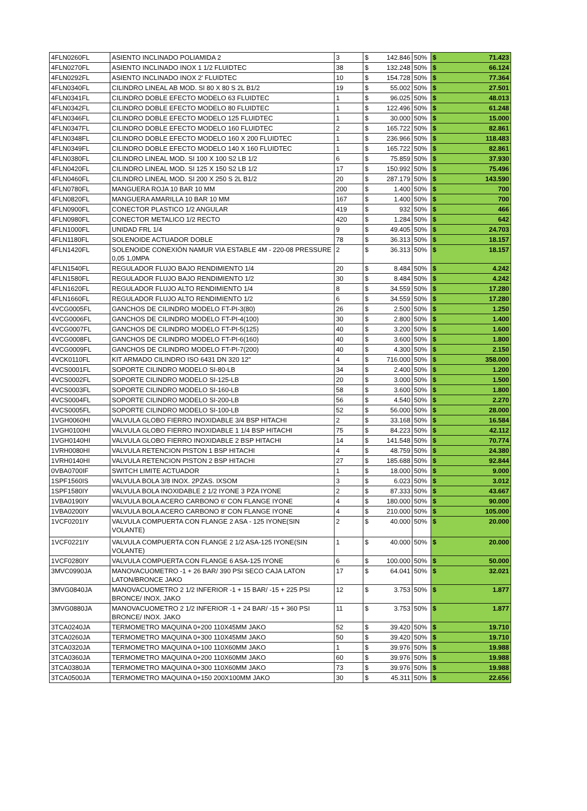| 4FLN0260FL | ASIENTO INCLINADO POLIAMIDA 2 | 3 | $ | 142.846 | 50% | $ | 71.423 |
| 4FLN0270FL | ASIENTO INCLINADO INOX 1 1/2 FLUIDTEC | 38 | $ | 132.248 | 50% | $ | 66.124 |
| 4FLN0292FL | ASIENTO INCLINADO INOX 2' FLUIDTEC | 10 | $ | 154.728 | 50% | $ | 77.364 |
| 4FLN0340FL | CILINDRO LINEAL AB MOD. SI 80 X 80 S 2L B1/2 | 19 | $ | 55.002 | 50% | $ | 27.501 |
| 4FLN0341FL | CILINDRO DOBLE EFECTO MODELO 63 FLUIDTEC | 1 | $ | 96.025 | 50% | $ | 48.013 |
| 4FLN0342FL | CILINDRO DOBLE EFECTO MODELO 80 FLUIDTEC | 1 | $ | 122.496 | 50% | $ | 61.248 |
| 4FLN0346FL | CILINDRO DOBLE EFECTO MODELO 125 FLUIDTEC | 1 | $ | 30.000 | 50% | $ | 15.000 |
| 4FLN0347FL | CILINDRO DOBLE EFECTO MODELO 160 FLUIDTEC | 2 | $ | 165.722 | 50% | $ | 82.861 |
| 4FLN0348FL | CILINDRO DOBLE EFECTO MODELO 160 X 200 FLUIDTEC | 1 | $ | 236.966 | 50% | $ | 118.483 |
| 4FLN0349FL | CILINDRO DOBLE EFECTO MODELO 140 X 160 FLUIDTEC | 1 | $ | 165.722 | 50% | $ | 82.861 |
| 4FLN0380FL | CILINDRO LINEAL MOD. SI 100 X 100 S2 LB 1/2 | 6 | $ | 75.859 | 50% | $ | 37.930 |
| 4FLN0420FL | CILINDRO LINEAL MOD. SI 125 X 150 S2 LB 1/2 | 17 | $ | 150.992 | 50% | $ | 75.496 |
| 4FLN0460FL | CILINDRO LINEAL MOD. SI 200 X 250 S 2L B1/2 | 20 | $ | 287.179 | 50% | $ | 143.590 |
| 4FLN0780FL | MANGUERA ROJA 10 BAR 10 MM | 200 | $ | 1.400 | 50% | $ | 700 |
| 4FLN0820FL | MANGUERA AMARILLA 10 BAR 10 MM | 167 | $ | 1.400 | 50% | $ | 700 |
| 4FLN0900FL | CONECTOR PLASTICO 1/2 ANGULAR | 419 | $ | 932 | 50% | $ | 466 |
| 4FLN0980FL | CONECTOR METALICO 1/2 RECTO | 420 | $ | 1.284 | 50% | $ | 642 |
| 4FLN1000FL | UNIDAD FRL 1/4 | 9 | $ | 49.405 | 50% | $ | 24.703 |
| 4FLN1180FL | SOLENOIDE ACTUADOR DOBLE | 78 | $ | 36.313 | 50% | $ | 18.157 |
| 4FLN1420FL | SOLENOIDE CONEXIÓN NAMUR VIA ESTABLE 4M - 220-08 PRESSURE 0,05 1,0MPA | 2 | $ | 36.313 | 50% | $ | 18.157 |
| 4FLN1540FL | REGULADOR FLUJO BAJO RENDIMIENTO 1/4 | 20 | $ | 8.484 | 50% | $ | 4.242 |
| 4FLN1580FL | REGULADOR FLUJO BAJO RENDIMIENTO 1/2 | 30 | $ | 8.484 | 50% | $ | 4.242 |
| 4FLN1620FL | REGULADOR FLUJO ALTO RENDIMIENTO 1/4 | 8 | $ | 34.559 | 50% | $ | 17.280 |
| 4FLN1660FL | REGULADOR FLUJO ALTO RENDIMIENTO 1/2 | 6 | $ | 34.559 | 50% | $ | 17.280 |
| 4VCG0005FL | GANCHOS DE CILINDRO MODELO FT-PI-3(80) | 26 | $ | 2.500 | 50% | $ | 1.250 |
| 4VCG0006FL | GANCHOS DE CILINDRO MODELO FT-PI-4(100) | 30 | $ | 2.800 | 50% | $ | 1.400 |
| 4VCG0007FL | GANCHOS DE CILINDRO MODELO FT-PI-5(125) | 40 | $ | 3.200 | 50% | $ | 1.600 |
| 4VCG0008FL | GANCHOS DE CILINDRO MODELO FT-PI-6(160) | 40 | $ | 3.600 | 50% | $ | 1.800 |
| 4VCG0009FL | GANCHOS DE CILINDRO MODELO FT-PI-7(200) | 40 | $ | 4.300 | 50% | $ | 2.150 |
| 4VCK0110FL | KIT ARMADO CILINDRO ISO 6431 DN 320 12" | 4 | $ | 716.000 | 50% | $ | 358.000 |
| 4VCS0001FL | SOPORTE CILINDRO MODELO SI-80-LB | 34 | $ | 2.400 | 50% | $ | 1.200 |
| 4VCS0002FL | SOPORTE CILINDRO MODELO SI-125-LB | 20 | $ | 3.000 | 50% | $ | 1.500 |
| 4VCS0003FL | SOPORTE CILINDRO MODELO SI-160-LB | 58 | $ | 3.600 | 50% | $ | 1.800 |
| 4VCS0004FL | SOPORTE CILINDRO MODELO SI-200-LB | 56 | $ | 4.540 | 50% | $ | 2.270 |
| 4VCS0005FL | SOPORTE CILINDRO MODELO SI-100-LB | 52 | $ | 56.000 | 50% | $ | 28.000 |
| 1VGH0060HI | VALVULA GLOBO FIERRO INOXIDABLE 3/4 BSP HITACHI | 2 | $ | 33.168 | 50% | $ | 16.584 |
| 1VGH0100HI | VALVULA GLOBO FIERRO INOXIDABLE 1 1/4 BSP HITACHI | 75 | $ | 84.223 | 50% | $ | 42.112 |
| 1VGH0140HI | VALVULA GLOBO FIERRO INOXIDABLE 2 BSP HITACHI | 14 | $ | 141.548 | 50% | $ | 70.774 |
| 1VRH0080HI | VALVULA RETENCION PISTON 1 BSP HITACHI | 4 | $ | 48.759 | 50% | $ | 24.380 |
| 1VRH0140HI | VALVULA RETENCION PISTON 2 BSP HITACHI | 27 | $ | 185.688 | 50% | $ | 92.844 |
| 0VBA0700IF | SWITCH LIMITE ACTUADOR | 1 | $ | 18.000 | 50% | $ | 9.000 |
| 1SPF1560IS | VALVULA BOLA 3/8 INOX. 2PZAS. IXSOM | 3 | $ | 6.023 | 50% | $ | 3.012 |
| 1SPF1580IY | VALVULA BOLA INOXIDABLE 2 1/2 IYONE 3 PZA IYONE | 2 | $ | 87.333 | 50% | $ | 43.667 |
| 1VBA0190IY | VALVULA BOLA ACERO CARBONO 6' CON FLANGE IYONE | 4 | $ | 180.000 | 50% | $ | 90.000 |
| 1VBA0200IY | VALVULA BOLA ACERO CARBONO 8' CON FLANGE IYONE | 4 | $ | 210.000 | 50% | $ | 105.000 |
| 1VCF0201IY | VALVULA COMPUERTA CON FLANGE 2 ASA - 125 IYONE(SIN VOLANTE) | 2 | $ | 40.000 | 50% | $ | 20.000 |
| 1VCF0221IY | VALVULA COMPUERTA CON FLANGE 2 1/2 ASA-125 IYONE(SIN VOLANTE) | 1 | $ | 40.000 | 50% | $ | 20.000 |
| 1VCF0280IY | VALVULA COMPUERTA CON FLANGE 6 ASA-125 IYONE | 6 | $ | 100.000 | 50% | $ | 50.000 |
| 3MVC0990JA | MANOVACUOMETRO -1 + 26 BAR/ 390 PSI SECO CAJA LATON LATON/BRONCE JAKO | 17 | $ | 64.041 | 50% | $ | 32.021 |
| 3MVG0840JA | MANOVACUOMETRO 2 1/2 INFERIOR -1 + 15 BAR/ -15 + 225 PSI BRONCE/ INOX. JAKO | 12 | $ | 3.753 | 50% | $ | 1.877 |
| 3MVG0880JA | MANOVACUOMETRO 2 1/2 INFERIOR -1 + 24 BAR/ -15 + 360 PSI BRONCE/ INOX. JAKO | 11 | $ | 3.753 | 50% | $ | 1.877 |
| 3TCA0240JA | TERMOMETRO MAQUINA 0+200 110X45MM JAKO | 52 | $ | 39.420 | 50% | $ | 19.710 |
| 3TCA0260JA | TERMOMETRO MAQUINA 0+300 110X45MM JAKO | 50 | $ | 39.420 | 50% | $ | 19.710 |
| 3TCA0320JA | TERMOMETRO MAQUINA 0+100 110X60MM JAKO | 1 | $ | 39.976 | 50% | $ | 19.988 |
| 3TCA0360JA | TERMOMETRO MAQUINA 0+200 110X60MM JAKO | 60 | $ | 39.976 | 50% | $ | 19.988 |
| 3TCA0380JA | TERMOMETRO MAQUINA 0+300 110X60MM JAKO | 73 | $ | 39.976 | 50% | $ | 19.988 |
| 3TCA0500JA | TERMOMETRO MAQUINA 0+150 200X100MM JAKO | 30 | $ | 45.311 | 50% | $ | 22.656 |